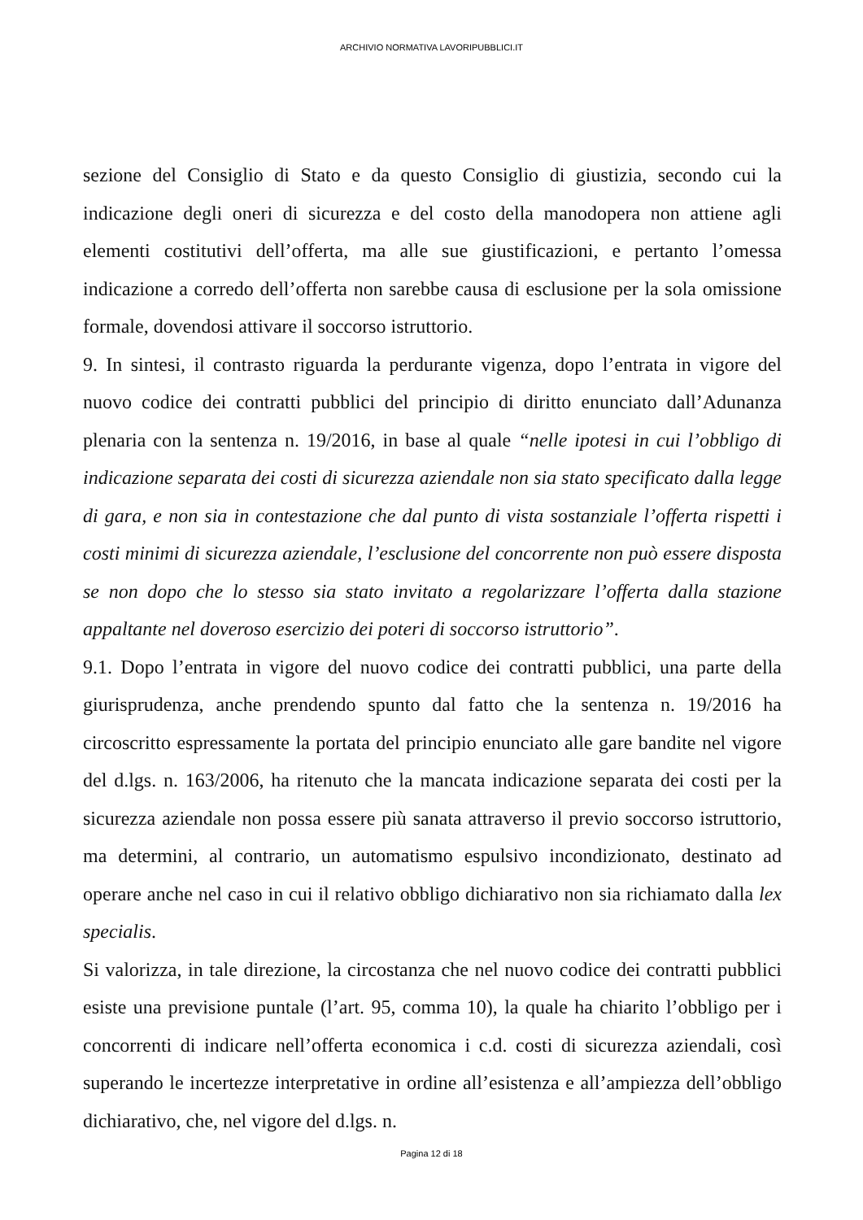ARCHIVIO NORMATIVA LAVORIPUBBLICI.IT
sezione del Consiglio di Stato e da questo Consiglio di giustizia, secondo cui la indicazione degli oneri di sicurezza e del costo della manodopera non attiene agli elementi costitutivi dell’offerta, ma alle sue giustificazioni, e pertanto l’omessa indicazione a corredo dell’offerta non sarebbe causa di esclusione per la sola omissione formale, dovendosi attivare il soccorso istruttorio.
9. In sintesi, il contrasto riguarda la perdurante vigenza, dopo l’entrata in vigore del nuovo codice dei contratti pubblici del principio di diritto enunciato dall’Adunanza plenaria con la sentenza n. 19/2016, in base al quale “nelle ipotesi in cui l’obbligo di indicazione separata dei costi di sicurezza aziendale non sia stato specificato dalla legge di gara, e non sia in contestazione che dal punto di vista sostanziale l’offerta rispetti i costi minimi di sicurezza aziendale, l’esclusione del concorrente non può essere disposta se non dopo che lo stesso sia stato invitato a regolarizzare l’offerta dalla stazione appaltante nel doveroso esercizio dei poteri di soccorso istruttorio”.
9.1. Dopo l’entrata in vigore del nuovo codice dei contratti pubblici, una parte della giurisprudenza, anche prendendo spunto dal fatto che la sentenza n. 19/2016 ha circoscritto espressamente la portata del principio enunciato alle gare bandite nel vigore del d.lgs. n. 163/2006, ha ritenuto che la mancata indicazione separata dei costi per la sicurezza aziendale non possa essere più sanata attraverso il previo soccorso istruttorio, ma determini, al contrario, un automatismo espulsivo incondizionato, destinato ad operare anche nel caso in cui il relativo obbligo dichiarativo non sia richiamato dalla lex specialis.
Si valorizza, in tale direzione, la circostanza che nel nuovo codice dei contratti pubblici esiste una previsione puntale (l’art. 95, comma 10), la quale ha chiarito l’obbligo per i concorrenti di indicare nell’offerta economica i c.d. costi di sicurezza aziendali, così superando le incertezze interpretative in ordine all’esistenza e all’ampiezza dell’obbligo dichiarativo, che, nel vigore del d.lgs. n.
Pagina 12 di 18